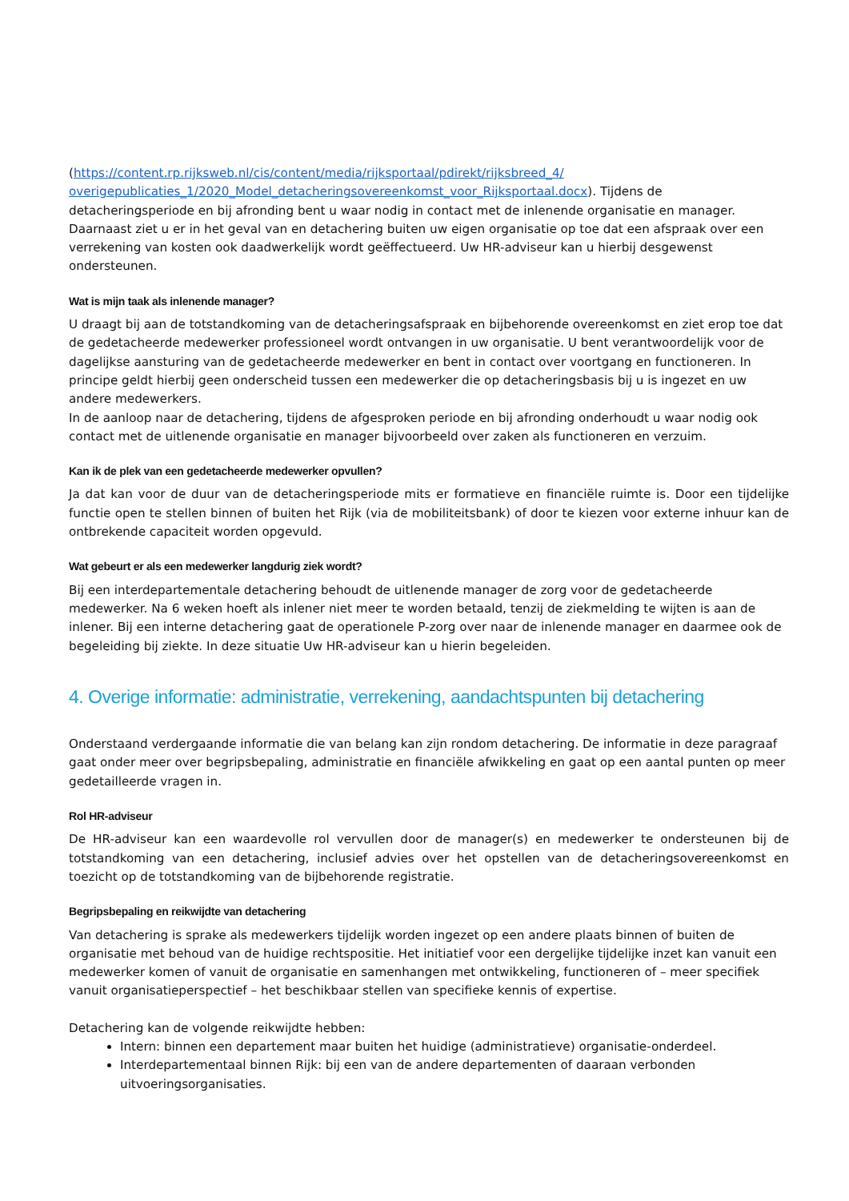(https://content.rp.rijksweb.nl/cis/content/media/rijksportaal/pdirekt/rijksbreed_4/ overigepublicaties_1/2020_Model_detacheringsovereenkomst_voor_Rijksportaal.docx). Tijdens de detacheringsperiode en bij afronding bent u waar nodig in contact met de inlenende organisatie en manager. Daarnaast ziet u er in het geval van en detachering buiten uw eigen organisatie op toe dat een afspraak over een verrekening van kosten ook daadwerkelijk wordt geëffectueerd. Uw HR-adviseur kan u hierbij desgewenst ondersteunen.
Wat is mijn taak als inlenende manager?
U draagt bij aan de totstandkoming van de detacheringsafspraak en bijbehorende overeenkomst en ziet erop toe dat de gedetacheerde medewerker professioneel wordt ontvangen in uw organisatie. U bent verantwoordelijk voor de dagelijkse aansturing van de gedetacheerde medewerker en bent in contact over voortgang en functioneren. In principe geldt hierbij geen onderscheid tussen een medewerker die op detacheringsbasis bij u is ingezet en uw andere medewerkers.
In de aanloop naar de detachering, tijdens de afgesproken periode en bij afronding onderhoudt u waar nodig ook contact met de uitlenende organisatie en manager bijvoorbeeld over zaken als functioneren en verzuim.
Kan ik de plek van een gedetacheerde medewerker opvullen?
Ja dat kan voor de duur van de detacheringsperiode mits er formatieve en financiële ruimte is. Door een tijdelijke functie open te stellen binnen of buiten het Rijk (via de mobiliteitsbank) of door te kiezen voor externe inhuur kan de ontbrekende capaciteit worden opgevuld.
Wat gebeurt er als een medewerker langdurig ziek wordt?
Bij een interdepartementale detachering behoudt de uitlenende manager de zorg voor de gedetacheerde medewerker. Na 6 weken hoeft als inlener niet meer te worden betaald, tenzij de ziekmelding te wijten is aan de inlener. Bij een interne detachering gaat de operationele P-zorg over naar de inlenende manager en daarmee ook de begeleiding bij ziekte. In deze situatie Uw HR-adviseur kan u hierin begeleiden.
4. Overige informatie: administratie, verrekening, aandachtspunten bij detachering
Onderstaand verdergaande informatie die van belang kan zijn rondom detachering. De informatie in deze paragraaf gaat onder meer over begripsbepaling, administratie en financiële afwikkeling en gaat op een aantal punten op meer gedetailleerde vragen in.
Rol HR-adviseur
De HR-adviseur kan een waardevolle rol vervullen door de manager(s) en medewerker te ondersteunen bij de totstandkoming van een detachering, inclusief advies over het opstellen van de detacheringsovereenkomst en toezicht op de totstandkoming van de bijbehorende registratie.
Begripsbepaling en reikwijdte van detachering
Van detachering is sprake als medewerkers tijdelijk worden ingezet op een andere plaats binnen of buiten de organisatie met behoud van de huidige rechtspositie. Het initiatief voor een dergelijke tijdelijke inzet kan vanuit een medewerker komen of vanuit de organisatie en samenhangen met ontwikkeling, functioneren of – meer specifiek vanuit organisatieperspectief – het beschikbaar stellen van specifieke kennis of expertise.
Detachering kan de volgende reikwijdte hebben:
Intern: binnen een departement maar buiten het huidige (administratieve) organisatie-onderdeel.
Interdepartementaal binnen Rijk: bij een van de andere departementen of daaraan verbonden uitvoeringsorganisaties.